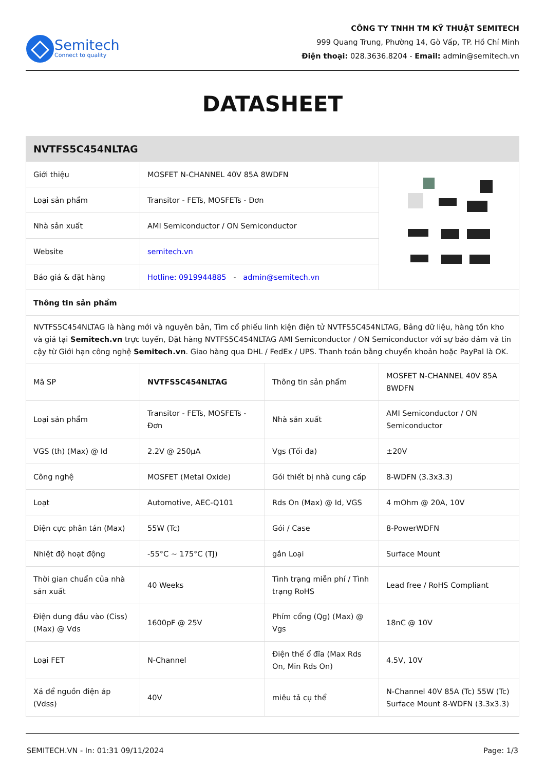Semitech
Connect to quality
CÔNG TY TNHH TM KỸ THUẬT SEMITECH
999 Quang Trung, Phường 14, Gò Vấp, TP. Hồ Chí Minh
Điện thoại: 028.3636.8204 - Email: admin@semitech.vn
DATASHEET
| NVTFS5C454NLTAG | | | |
| --- | --- | --- | --- |
| Giới thiệu | MOSFET N-CHANNEL 40V 85A 8WDFN | | |
| Loại sản phẩm | Transitor - FETs, MOSFETs - Đơn | | |
| Nhà sản xuất | AMI Semiconductor / ON Semiconductor | | |
| Website | semitech.vn | | |
| Báo giá & đặt hàng | Hotline: 0919944885 - admin@semitech.vn | | |
| Thông tin sản phẩm | | | |
| NVTFS5C454NLTAG là hàng mới và nguyên bản, Tìm cổ phiếu linh kiện điện tử NVTFS5C454NLTAG, Bảng dữ liệu, hàng tồn kho và giá tại Semitech.vn trực tuyến, Đặt hàng NVTFS5C454NLTAG AMI Semiconductor / ON Semiconductor với sự bảo đảm và tin cậy từ Giới hạn công nghệ Semitech.vn . Giao hàng qua DHL / FedEx / UPS. Thanh toán bằng chuyển khoản hoặc PayPal là OK. | | | |
| Mã SP | NVTFS5C454NLTAG | Thông tin sản phẩm | MOSFET N-CHANNEL 40V 85A 8WDFN |
| Loại sản phẩm | Transitor - FETs, MOSFETs - Đơn | Nhà sản xuất | AMI Semiconductor / ON Semiconductor |
| VGS (th) (Max) @ Id | 2.2V @ 250µA | Vgs (Tối đa) | ±20V |
| Công nghệ | MOSFET (Metal Oxide) | Gói thiết bị nhà cung cấp | 8-WDFN (3.3x3.3) |
| Loạt | Automotive, AEC-Q101 | Rds On (Max) @ Id, VGS | 4 mOhm @ 20A, 10V |
| Điện cực phân tán (Max) | 55W (Tc) | Gói / Case | 8-PowerWDFN |
| Nhiệt độ hoạt động | -55°C ~ 175°C (TJ) | gắn Loại | Surface Mount |
| Thời gian chuẩn của nhà sản xuất | 40 Weeks | Tình trạng miễn phí / Tình trạng RoHS | Lead free / RoHS Compliant |
| Điện dung đầu vào (Ciss) (Max) @ Vds | 1600pF @ 25V | Phím cổng (Qg) (Max) @ Vgs | 18nC @ 10V |
| Loại FET | N-Channel | Điện thế ổ đĩa (Max Rds On, Min Rds On) | 4.5V, 10V |
| Xả để nguồn điện áp (Vdss) | 40V | miêu tả cụ thể | N-Channel 40V 85A (Tc) 55W (Tc) Surface Mount 8-WDFN (3.3x3.3) |
SEMITECH.VN - In: 01:31 09/11/2024 Page: 1/3